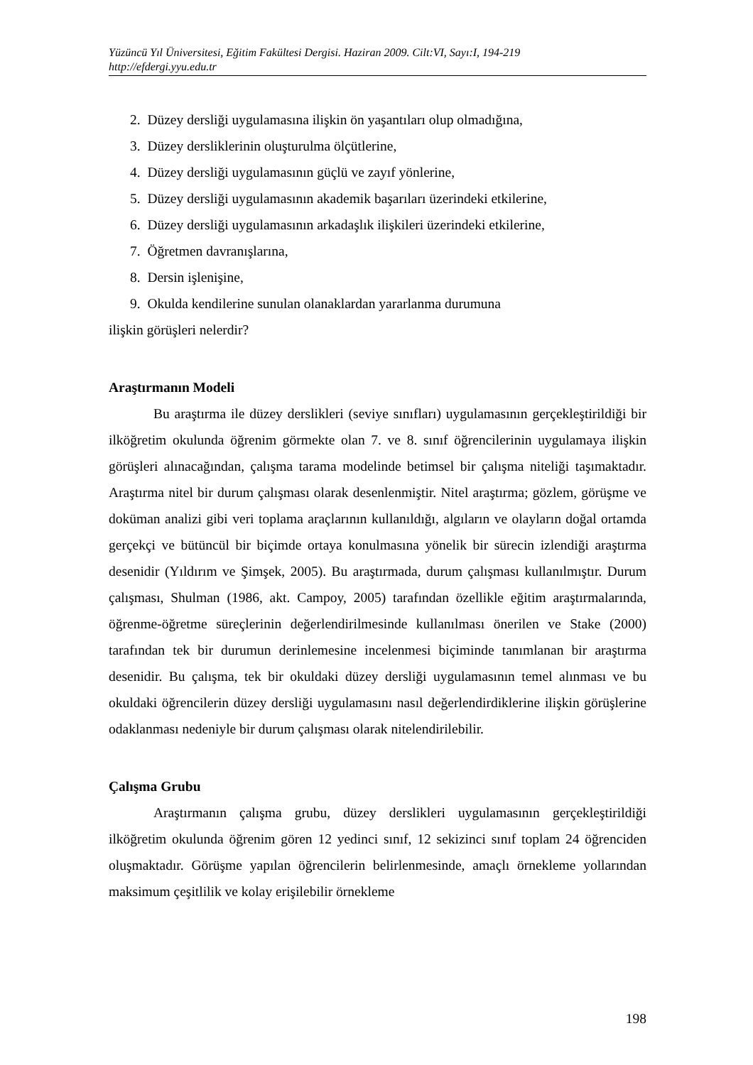Yüzüncü Yıl Üniversitesi, Eğitim Fakültesi Dergisi. Haziran 2009. Cilt:VI, Sayı:I, 194-219
http://efdergi.yyu.edu.tr
2. Düzey dersliği uygulamasına ilişkin ön yaşantıları olup olmadığına,
3. Düzey dersliklerinin oluşturulma ölçütlerine,
4. Düzey dersliği uygulamasının güçlü ve zayıf yönlerine,
5. Düzey dersliği uygulamasının akademik başarıları üzerindeki etkilerine,
6. Düzey dersliği uygulamasının arkadaşlık ilişkileri üzerindeki etkilerine,
7. Öğretmen davranışlarına,
8. Dersin işlenişine,
9. Okulda kendilerine sunulan olanaklardan yararlanma durumuna
ilişkin görüşleri nelerdir?
Araştırmanın Modeli
Bu araştırma ile düzey derslikleri (seviye sınıfları) uygulamasının gerçekleştirildiği bir ilköğretim okulunda öğrenim görmekte olan 7. ve 8. sınıf öğrencilerinin uygulamaya ilişkin görüşleri alınacağından, çalışma tarama modelinde betimsel bir çalışma niteliği taşımaktadır. Araştırma nitel bir durum çalışması olarak desenlenmiştir. Nitel araştırma; gözlem, görüşme ve doküman analizi gibi veri toplama araçlarının kullanıldığı, algıların ve olayların doğal ortamda gerçekçi ve bütüncül bir biçimde ortaya konulmasına yönelik bir sürecin izlendiği araştırma desenidir (Yıldırım ve Şimşek, 2005). Bu araştırmada, durum çalışması kullanılmıştır. Durum çalışması, Shulman (1986, akt. Campoy, 2005) tarafından özellikle eğitim araştırmalarında, öğrenme-öğretme süreçlerinin değerlendirilmesinde kullanılması önerilen ve Stake (2000) tarafından tek bir durumun derinlemesine incelenmesi biçiminde tanımlanan bir araştırma desenidir. Bu çalışma, tek bir okuldaki düzey dersliği uygulamasının temel alınması ve bu okuldaki öğrencilerin düzey dersliği uygulamasını nasıl değerlendirdiklerine ilişkin görüşlerine odaklanması nedeniyle bir durum çalışması olarak nitelendirilebilir.
Çalışma Grubu
Araştırmanın çalışma grubu, düzey derslikleri uygulamasının gerçekleştirildiği ilköğretim okulunda öğrenim gören 12 yedinci sınıf, 12 sekizinci sınıf toplam 24 öğrenciden oluşmaktadır. Görüşme yapılan öğrencilerin belirlenmesinde, amaçlı örnekleme yollarından maksimum çeşitlilik ve kolay erişilebilir örnekleme
198